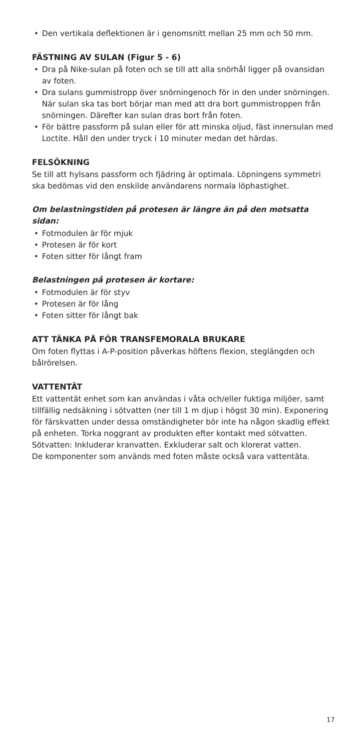• Den vertikala deflektionen är i genomsnitt mellan 25 mm och 50 mm.
FÄSTNING AV SULAN (Figur 5 - 6)
• Dra på Nike-sulan på foten och se till att alla snörhål ligger på ovansidan av foten.
• Dra sulans gummistropp över snörningenoch för in den under snörningen. När sulan ska tas bort börjar man med att dra bort gummistroppen från snörningen. Därefter kan sulan dras bort från foten.
• För bättre passform på sulan eller för att minska oljud, fäst innersulan med Loctite. Håll den under tryck i 10 minuter medan det härdas.
FELSÖKNING
Se till att hylsans passform och fjädring är optimala. Löpningens symmetri ska bedömas vid den enskilde användarens normala löphastighet.
Om belastningstiden på protesen är längre än på den motsatta sidan:
• Fotmodulen är för mjuk
• Protesen är för kort
• Foten sitter för långt fram
Belastningen på protesen är kortare:
• Fotmodulen är för styv
• Protesen är för lång
• Foten sitter för långt bak
ATT TÄNKA PÅ FÖR TRANSFEMORALA BRUKARE
Om foten flyttas i A-P-position påverkas höftens flexion, steglängden och bålrörelsen.
VATTENTÄT
Ett vattentät enhet som kan användas i våta och/eller fuktiga miljöer, samt tillfällig nedsäkning i sötvatten (ner till 1 m djup i högst 30 min). Exponering för färskvatten under dessa omständigheter bör inte ha någon skadlig effekt på enheten. Torka noggrant av produkten efter kontakt med sötvatten. Sötvatten: Inkluderar kranvatten. Exkluderar salt och klorerat vatten.
De komponenter som används med foten måste också vara vattentäta.
17